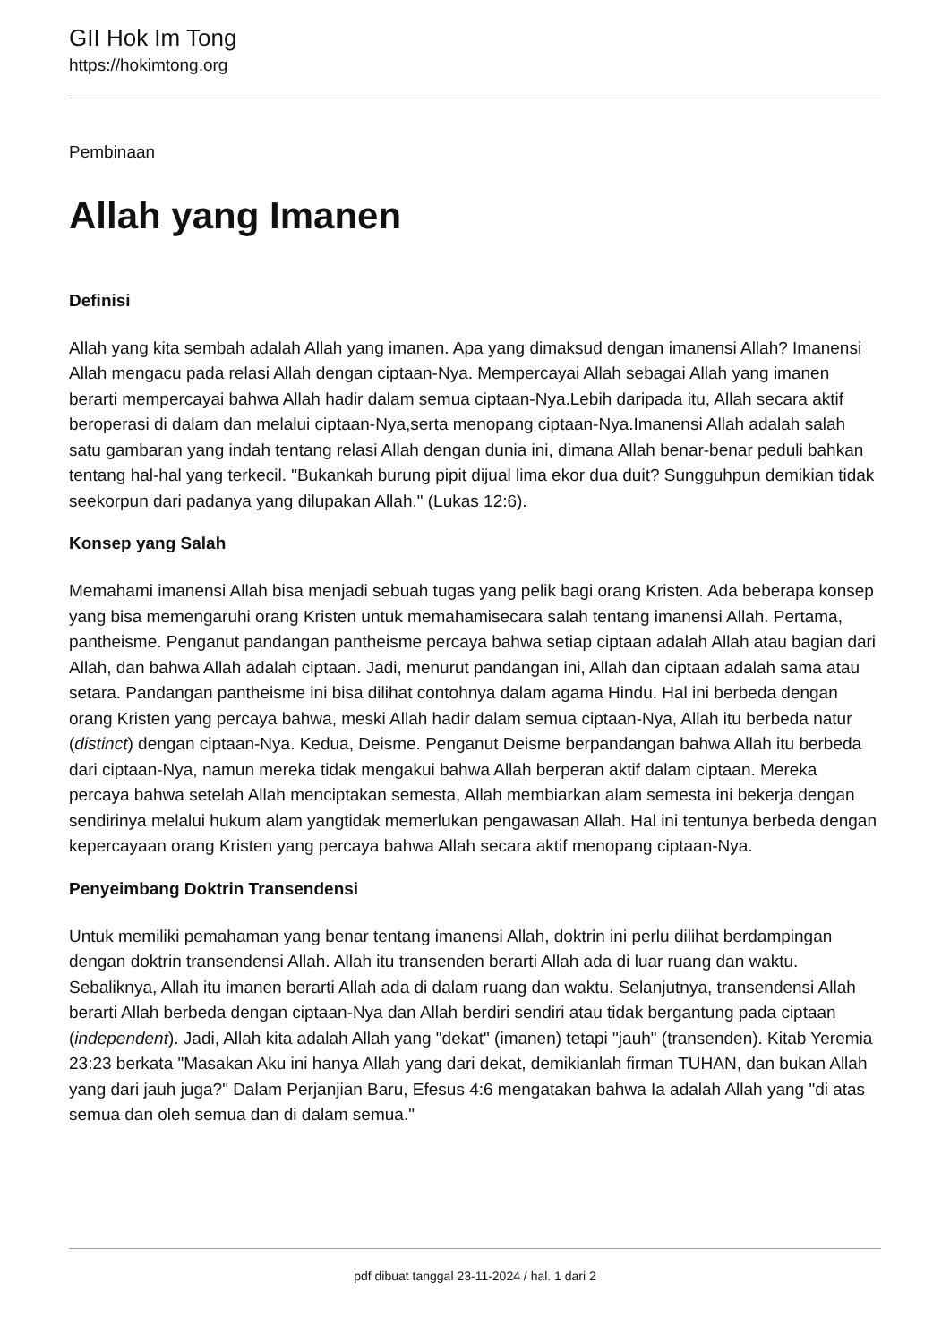GII Hok Im Tong
https://hokimtong.org
Pembinaan
Allah yang Imanen
Definisi
Allah yang kita sembah adalah Allah yang imanen. Apa yang dimaksud dengan imanensi Allah? Imanensi Allah mengacu pada relasi Allah dengan ciptaan-Nya. Mempercayai Allah sebagai Allah yang imanen berarti mempercayai bahwa Allah hadir dalam semua ciptaan-Nya.Lebih daripada itu, Allah secara aktif beroperasi di dalam dan melalui ciptaan-Nya,serta menopang ciptaan-Nya.Imanensi Allah adalah salah satu gambaran yang indah tentang relasi Allah dengan dunia ini, dimana Allah benar-benar peduli bahkan tentang hal-hal yang terkecil. "Bukankah burung pipit dijual lima ekor dua duit? Sungguhpun demikian tidak seekorpun dari padanya yang dilupakan Allah." (Lukas 12:6).
Konsep yang Salah
Memahami imanensi Allah bisa menjadi sebuah tugas yang pelik bagi orang Kristen. Ada beberapa konsep yang bisa memengaruhi orang Kristen untuk memahamisecara salah tentang imanensi Allah. Pertama, pantheisme. Penganut pandangan pantheisme percaya bahwa setiap ciptaan adalah Allah atau bagian dari Allah, dan bahwa Allah adalah ciptaan. Jadi, menurut pandangan ini, Allah dan ciptaan adalah sama atau setara. Pandangan pantheisme ini bisa dilihat contohnya dalam agama Hindu. Hal ini berbeda dengan orang Kristen yang percaya bahwa, meski Allah hadir dalam semua ciptaan-Nya, Allah itu berbeda natur (distinct) dengan ciptaan-Nya. Kedua, Deisme. Penganut Deisme berpandangan bahwa Allah itu berbeda dari ciptaan-Nya, namun mereka tidak mengakui bahwa Allah berperan aktif dalam ciptaan. Mereka percaya bahwa setelah Allah menciptakan semesta, Allah membiarkan alam semesta ini bekerja dengan sendirinya melalui hukum alam yangtidak memerlukan pengawasan Allah. Hal ini tentunya berbeda dengan kepercayaan orang Kristen yang percaya bahwa Allah secara aktif menopang ciptaan-Nya.
Penyeimbang Doktrin Transendensi
Untuk memiliki pemahaman yang benar tentang imanensi Allah, doktrin ini perlu dilihat berdampingan dengan doktrin transendensi Allah. Allah itu transenden berarti Allah ada di luar ruang dan waktu. Sebaliknya, Allah itu imanen berarti Allah ada di dalam ruang dan waktu. Selanjutnya, transendensi Allah berarti Allah berbeda dengan ciptaan-Nya dan Allah berdiri sendiri atau tidak bergantung pada ciptaan (independent). Jadi, Allah kita adalah Allah yang "dekat" (imanen) tetapi "jauh" (transenden). Kitab Yeremia 23:23 berkata "Masakan Aku ini hanya Allah yang dari dekat, demikianlah firman TUHAN, dan bukan Allah yang dari jauh juga?" Dalam Perjanjian Baru, Efesus 4:6 mengatakan bahwa Ia adalah Allah yang "di atas semua dan oleh semua dan di dalam semua."
pdf dibuat tanggal 23-11-2024 / hal. 1 dari 2